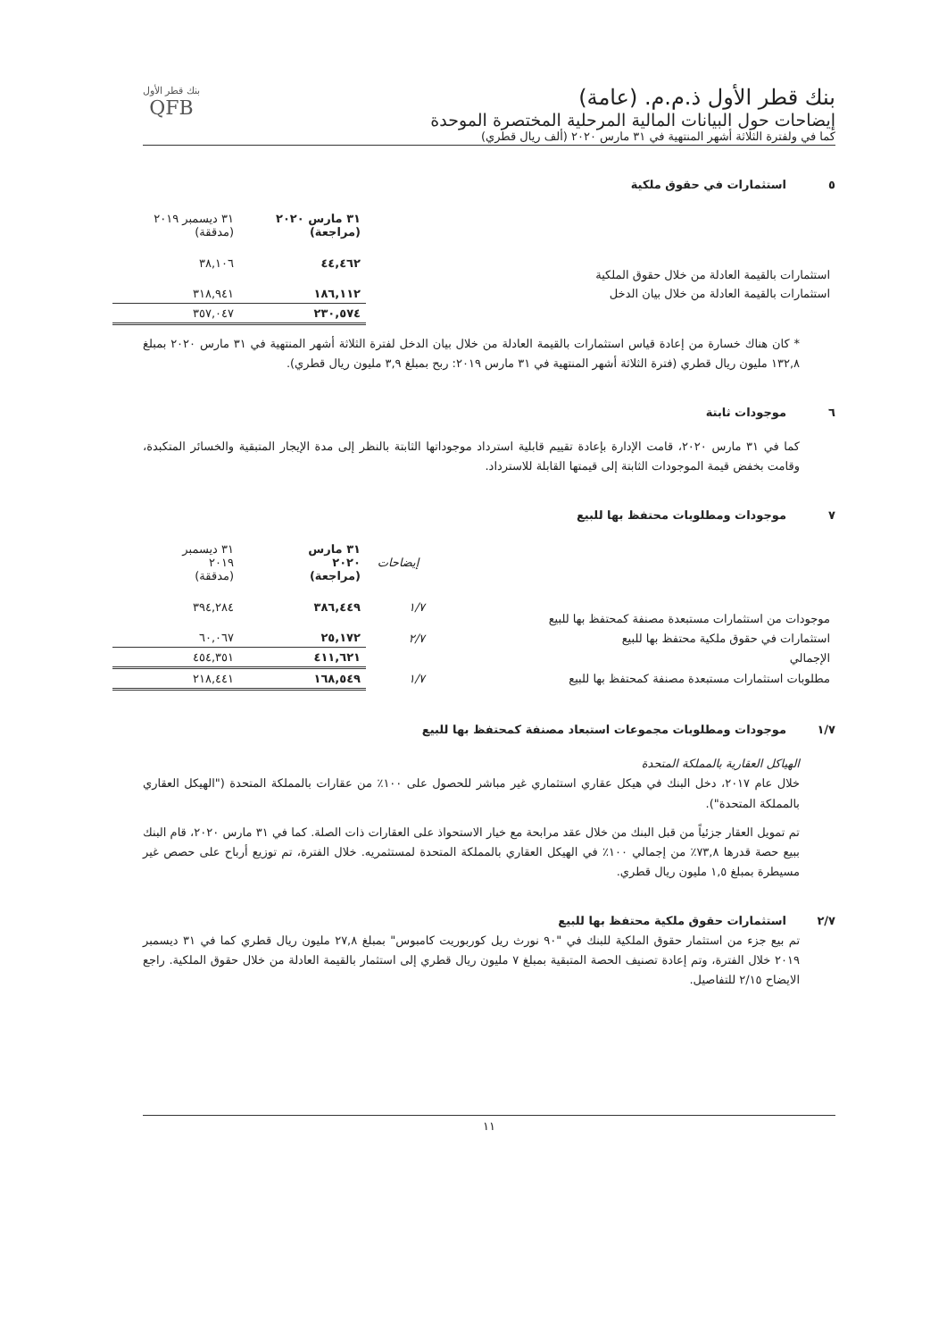بنك قطر الأول ذ.م.م. (عامة)
إيضاحات حول البيانات المالية المرحلية المختصرة الموحدة
كما في ولفترة الثلاثة أشهر المنتهية في ٣١ مارس ٢٠٢٠ (ألف ريال قطري)
بنك قطر الأول
QFB
٥ استثمارات في حقوق ملكية
| | ٣١ مارس ٢٠٢٠ (مراجعة) | ٣١ ديسمبر ٢٠١٩ (مدققة) |
| استثمارات بالقيمة العادلة من خلال حقوق الملكية | ٤٤,٤٦٢ | ٣٨,١٠٦ |
| استثمارات بالقيمة العادلة من خلال بيان الدخل | ١٨٦,١١٢ | ٣١٨,٩٤١ |
| | ٢٣٠,٥٧٤ | ٣٥٧,٠٤٧ |
* كان هناك خسارة من إعادة قياس استثمارات بالقيمة العادلة من خلال بيان الدخل لفترة الثلاثة أشهر المنتهية في ٣١ مارس ٢٠٢٠ بمبلغ ١٣٢,٨ مليون ريال قطري (فترة الثلاثة أشهر المنتهية في ٣١ مارس ٢٠١٩: ربح بمبلغ ٣,٩ مليون ريال قطري).
٦ موجودات ثابتة
كما في ٣١ مارس ٢٠٢٠، قامت الإدارة بإعادة تقييم قابلية استرداد موجوداتها الثابتة بالنظر إلى مدة الإيجار المتبقية والخسائر المتكبدة، وقامت بخفض قيمة الموجودات الثابتة إلى قيمتها القابلة للاسترداد.
٧ موجودات ومطلوبات محتفظ بها للبيع
| | إيضاحات | ٣١ مارس ٢٠٢٠ (مراجعة) | ٣١ ديسمبر ٢٠١٩ (مدققة) |
| موجودات من استثمارات مستبعدة مصنفة كمحتفظ بها للبيع | ١/٧ | ٣٨٦,٤٤٩ | ٣٩٤,٢٨٤ |
| استثمارات في حقوق ملكية محتفظ بها للبيع | ٢/٧ | ٢٥,١٧٢ | ٦٠,٠٦٧ |
| الإجمالي | | ٤١١,٦٢١ | ٤٥٤,٣٥١ |
| مطلوبات استثمارات مستبعدة مصنفة كمحتفظ بها للبيع | ١/٧ | ١٦٨,٥٤٩ | ٢١٨,٤٤١ |
١/٧ موجودات ومطلوبات مجموعات استبعاد مصنفة كمحتفظ بها للبيع
الهياكل العقارية بالمملكة المتحدة
خلال عام ٢٠١٧، دخل البنك في هيكل عقاري استثماري غير مباشر للحصول على ١٠٠٪ من عقارات بالمملكة المتحدة ("الهيكل العقاري بالمملكة المتحدة").
تم تمويل العقار جزئياً من قبل البنك من خلال عقد مرابحة مع خيار الاستحواذ على العقارات ذات الصلة. كما في ٣١ مارس ٢٠٢٠، قام البنك ببيع حصة قدرها ٧٣,٨٪ من إجمالي ١٠٠٪ في الهيكل العقاري بالمملكة المتحدة لمستثمريه. خلال الفترة، تم توزيع أرباح على حصص غير مسيطرة بمبلغ ١,٥ مليون ريال قطري.
٢/٧ استثمارات حقوق ملكية محتفظ بها للبيع
تم بيع جزء من استثمار حقوق الملكية للبنك في "٩٠ نورث ريل كوربوريت كامبوس" بمبلغ ٢٧,٨ مليون ريال قطري كما في ٣١ ديسمبر ٢٠١٩ خلال الفترة، وتم إعادة تصنيف الحصة المتبقية بمبلغ ٧ مليون ريال قطري إلى استثمار بالقيمة العادلة من خلال حقوق الملكية. راجع الايضاح ٢/١٥ للتفاصيل.
١١